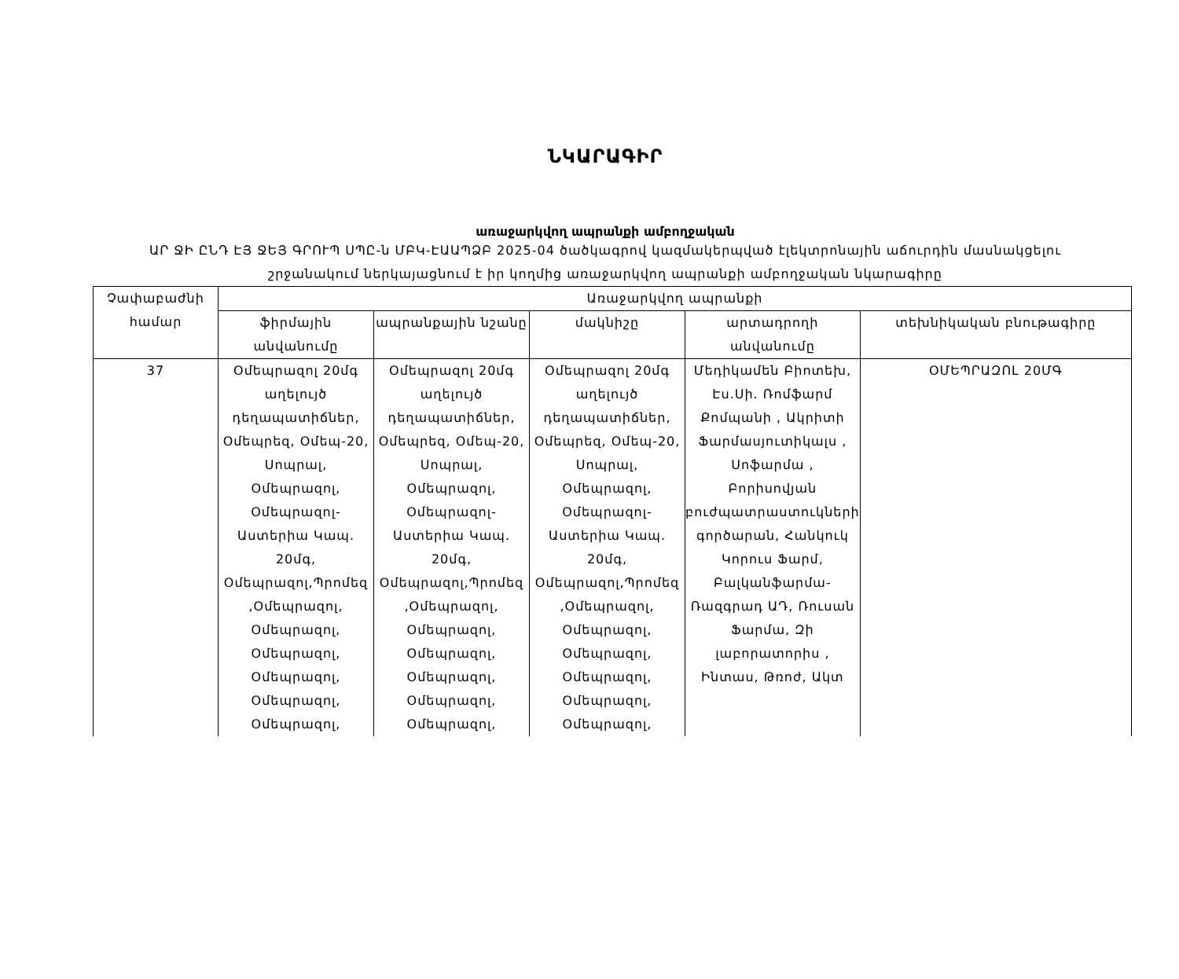ՆԿԱՐԱԳԻՐ
առաջարկվող ապրանքի ամբողջական
ԱՐ ՋԻ ԸՆԴ ԷՅ ՋԵՅ ԳՐՈՒՊ ՍՊԸ-ն ՄԲԿ-ԷԱԱՊՁԲ 2025-04 ծածկագրով կազմակերպված էլեկտրոնային աճուրդին մասնակցելու
շրջանակում ներկայացնում է իր կողմից առաջարկվող ապրանքի ամբողջական նկարագիրը
| Չափաբաժնի համար | Առաջարկվող ապրանքի | | | | |
| --- | --- | --- | --- | --- | --- |
| | ֆիրմային անվանումը | ապրանքային նշանը | մակնիշը | արտադրողի անվանումը | տեխնիկական բնութագիրը |
| 37 | Օմեպրազոլ 20մգ աղելույծ դեղապատիճներ, Օմեպրեզ, Օմեպ-20, Սոպրալ, Օմեպրազոլ, Օմեպրազոլ-Աստերիա Կապ. 20մգ, Օմեպրազոլ,Պրոմեզ ,Օմեպրազոլ, Օմեպրազոլ, Օմեպրազոլ, Օմեպրազոլ, Օմեպրազոլ, Օմեպրազոլ, | Օմեպրազոլ 20մգ աղելույծ դեղապատիճներ, Օմեպրեզ, Օմեպ-20, Սոպրալ, Օմեպրազոլ, Օմեպրազոլ-Աստերիա Կապ. 20մգ, Օմեպրազոլ,Պրոմեզ ,Օմեպրազոլ, Օմեպրազոլ, Օմեպրազոլ, Օմեպրազոլ, Օմեպրազոլ, Օմեպրազոլ, | Օմեպրազոլ 20մգ աղելույծ դեղապատիճներ, Օմեպրեզ, Օմեպ-20, Սոպրալ, Օմեպրազոլ, Օմեպրազոլ-Աստերիա Կապ. 20մգ, Օմեպրազոլ,Պրոմեզ ,Օմեպրազոլ, Օմեպրազոլ, Օմեպրազոլ, Օմեպրազոլ, Օմեպրազոլ, Օմեպրազոլ, | Մեդիկամեն Բիոտեխ, Էս.Սի. Ռոմֆարմ Քոմպանի , Ակրիտի Ֆարմասյուտիկալս , Սոֆարմա , Բորիսովյան բուժպատրաստուկների գործարան, Հանկուկ Կորուս Ֆարմ, Բալկանֆարմա-Ռազգրադ ԱԴ, Ռուսան Ֆարմա, Զի լաբորատորիս , Ինտաս, Թռոժ, Ակտ | ՕՄԵՊՐԱԶՈԼ 20ՄԳ |